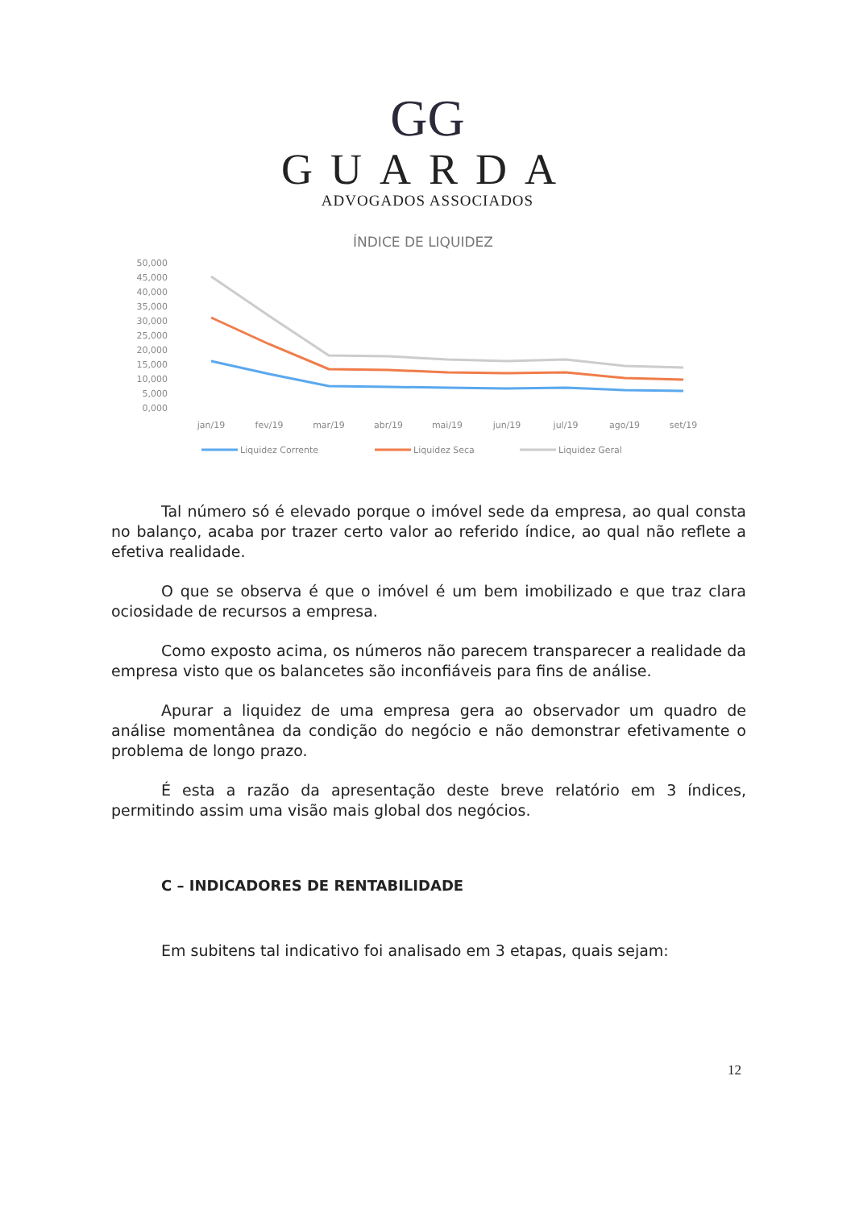GG
GUARDA
ADVOGADOS ASSOCIADOS
ÍNDICE DE LIQUIDEZ
50,000
45,000
40,000
35,000
30,000
25,000
20,000
15,000
10,000
5,000
0,000
jan/19
fev/19
mar/19
abr/19
mai/19
jun/19
jul/19
ago/19
set/19
Liquidez Corrente
Liquidez Seca
Liquidez Geral
Tal número só é elevado porque o imóvel sede da empresa, ao qual consta no balanço, acaba por trazer certo valor ao referido índice, ao qual não reflete a efetiva realidade.
O que se observa é que o imóvel é um bem imobilizado e que traz clara ociosidade de recursos a empresa.
Como exposto acima, os números não parecem transparecer a realidade da empresa visto que os balancetes são inconfiáveis para fins de análise.
Apurar a liquidez de uma empresa gera ao observador um quadro de análise momentânea da condição do negócio e não demonstrar efetivamente o problema de longo prazo.
É esta a razão da apresentação deste breve relatório em 3 índices, permitindo assim uma visão mais global dos negócios.
C – INDICADORES DE RENTABILIDADE
Em subitens tal indicativo foi analisado em 3 etapas, quais sejam:
12